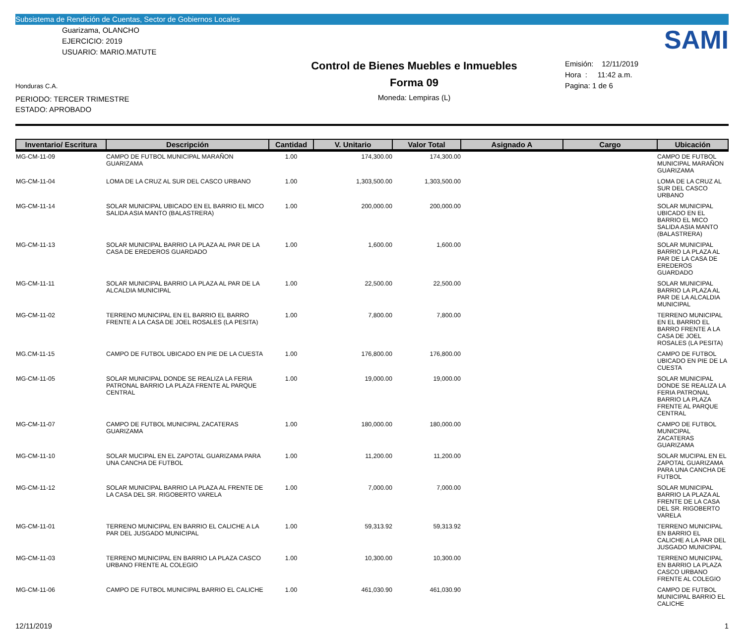Subsistema de Rendición de Cuentas, Sector de Gobiernos Locales
Guarizama, OLANCHO
EJERCICIO: 2019
USUARIO: MARIO.MATUTE
Honduras C.A.
PERIODO: TERCER TRIMESTRE
ESTADO: APROBADO
Control de Bienes Muebles e Inmuebles
Forma 09
Moneda: Lempiras (L)
SAMI
Emisión: 12/11/2019
Hora : 11:42 a.m.
Pagina: 1 de 6
| Inventario/ Escritura | Descripción | Cantidad | V. Unitario | Valor Total | Asignado A | Cargo | Ubicación |
| --- | --- | --- | --- | --- | --- | --- | --- |
| MG-CM-11-09 | CAMPO DE FUTBOL MUNICIPAL MARAÑON GUARIZAMA | 1.00 | 174,300.00 | 174,300.00 | | | CAMPO DE FUTBOL MUNICIPAL MARAÑON GUARIZAMA |
| MG-CM-11-04 | LOMA DE LA CRUZ AL SUR DEL CASCO URBANO | 1.00 | 1,303,500.00 | 1,303,500.00 | | | LOMA DE LA CRUZ AL SUR DEL CASCO URBANO |
| MG-CM-11-14 | SOLAR MUNICIPAL UBICADO EN EL BARRIO EL MICO SALIDA ASIA MANTO (BALASTRERA) | 1.00 | 200,000.00 | 200,000.00 | | | SOLAR MUNICIPAL UBICADO EN EL BARRIO EL MICO SALIDA ASIA MANTO (BALASTRERA) |
| MG-CM-11-13 | SOLAR MUNICIPAL BARRIO LA PLAZA AL PAR DE LA CASA DE EREDEROS GUARDADO | 1.00 | 1,600.00 | 1,600.00 | | | SOLAR MUNICIPAL BARRIO LA PLAZA AL PAR DE LA CASA DE EREDEROS GUARDADO |
| MG-CM-11-11 | SOLAR MUNICIPAL BARRIO LA PLAZA AL PAR DE LA ALCALDIA MUNICIPAL | 1.00 | 22,500.00 | 22,500.00 | | | SOLAR MUNICIPAL BARRIO LA PLAZA AL PAR DE LA ALCALDIA MUNICIPAL |
| MG-CM-11-02 | TERRENO MUNICIPAL EN EL BARRIO EL BARRO FRENTE A LA CASA DE JOEL ROSALES (LA PESITA) | 1.00 | 7,800.00 | 7,800.00 | | | TERRENO MUNICIPAL EN EL BARRIO EL BARRO FRENTE A LA CASA DE JOEL ROSALES (LA PESITA) |
| MG.CM-11-15 | CAMPO DE FUTBOL UBICADO EN PIE DE LA CUESTA | 1.00 | 176,800.00 | 176,800.00 | | | CAMPO DE FUTBOL UBICADO EN PIE DE LA CUESTA |
| MG-CM-11-05 | SOLAR MUNICIPAL DONDE SE REALIZA LA FERIA PATRONAL BARRIO LA PLAZA FRENTE AL PARQUE CENTRAL | 1.00 | 19,000.00 | 19,000.00 | | | SOLAR MUNICIPAL DONDE SE REALIZA LA FERIA PATRONAL BARRIO LA PLAZA FRENTE AL PARQUE CENTRAL |
| MG-CM-11-07 | CAMPO DE FUTBOL MUNICIPAL ZACATERAS GUARIZAMA | 1.00 | 180,000.00 | 180,000.00 | | | CAMPO DE FUTBOL MUNICIPAL ZACATERAS GUARIZAMA |
| MG-CM-11-10 | SOLAR MUCIPAL EN EL ZAPOTAL GUARIZAMA PARA UNA CANCHA DE FUTBOL | 1.00 | 11,200.00 | 11,200.00 | | | SOLAR MUCIPAL EN EL ZAPOTAL GUARIZAMA PARA UNA CANCHA DE FUTBOL |
| MG-CM-11-12 | SOLAR MUNICIPAL BARRIO LA PLAZA AL FRENTE DE LA CASA DEL SR. RIGOBERTO VARELA | 1.00 | 7,000.00 | 7,000.00 | | | SOLAR MUNICIPAL BARRIO LA PLAZA AL FRENTE DE LA CASA DEL SR. RIGOBERTO VARELA |
| MG-CM-11-01 | TERRENO MUNICIPAL EN BARRIO EL CALICHE A LA PAR DEL JUSGADO MUNICIPAL | 1.00 | 59,313.92 | 59,313.92 | | | TERRENO MUNICIPAL EN BARRIO EL CALICHE A LA PAR DEL JUSGADO MUNICIPAL |
| MG-CM-11-03 | TERRENO MUNICIPAL EN BARRIO LA PLAZA CASCO URBANO FRENTE AL COLEGIO | 1.00 | 10,300.00 | 10,300.00 | | | TERRENO MUNICIPAL EN BARRIO LA PLAZA CASCO URBANO FRENTE AL COLEGIO |
| MG-CM-11-06 | CAMPO DE FUTBOL MUNICIPAL BARRIO EL CALICHE | 1.00 | 461,030.90 | 461,030.90 | | | CAMPO DE FUTBOL MUNICIPAL BARRIO EL CALICHE |
12/11/2019 1